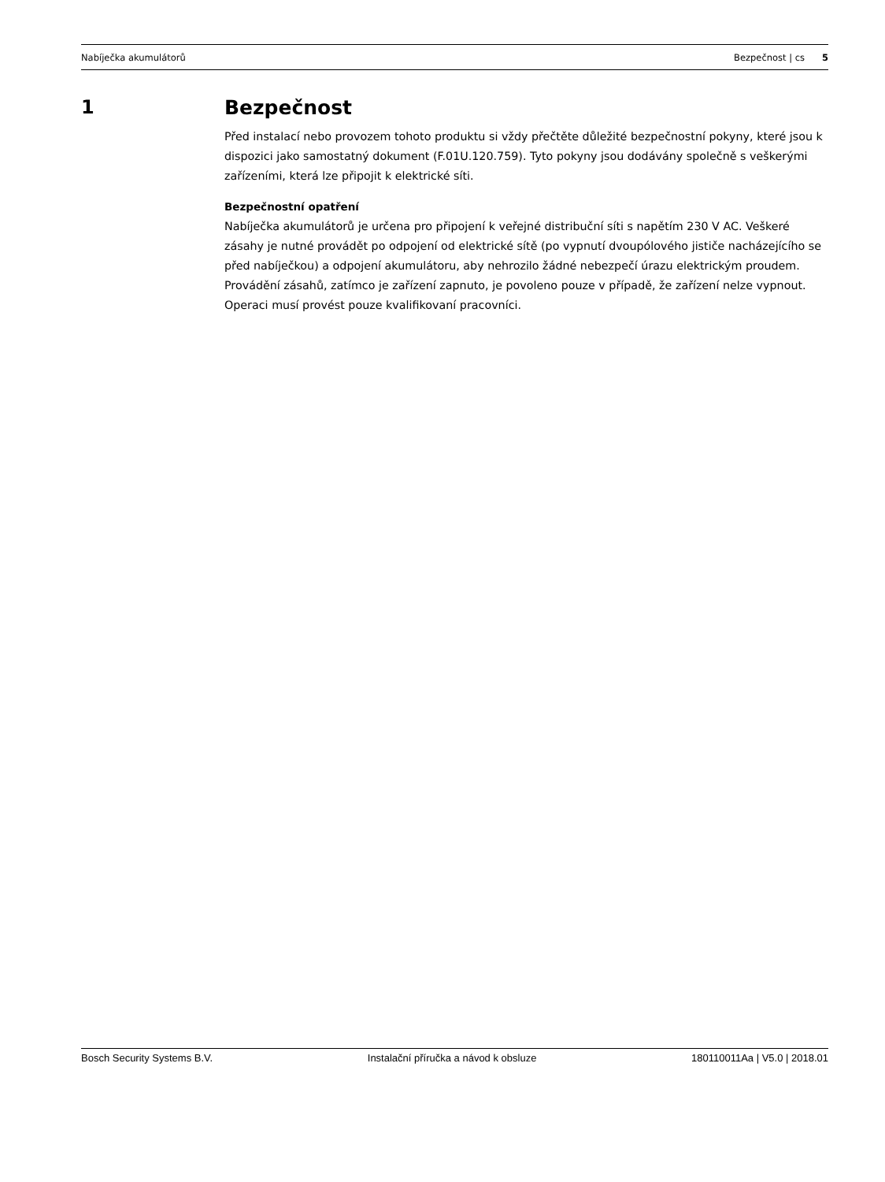Nabíječka akumulátorů Bezpečnost | cs 5
1 Bezpečnost
Před instalací nebo provozem tohoto produktu si vždy přečtěte důležité bezpečnostní pokyny, které jsou k dispozici jako samostatný dokument (F.01U.120.759). Tyto pokyny jsou dodávány společně s veškerými zařízeními, která lze připojit k elektrické síti.
Bezpečnostní opatření
Nabíječka akumulátorů je určena pro připojení k veřejné distribuční síti s napětím 230 V AC. Veškeré zásahy je nutné provádět po odpojení od elektrické sítě (po vypnutí dvoupólového jističe nacházejícího se před nabíječkou) a odpojení akumulátoru, aby nehrozilo žádné nebezpečí úrazu elektrickým proudem.
Provádění zásahů, zatímco je zařízení zapnuto, je povoleno pouze v případě, že zařízení nelze vypnout. Operaci musí provést pouze kvalifikovaní pracovníci.
Bosch Security Systems B.V. Instalační příručka a návod k obsluze 180110011Aa | V5.0 | 2018.01